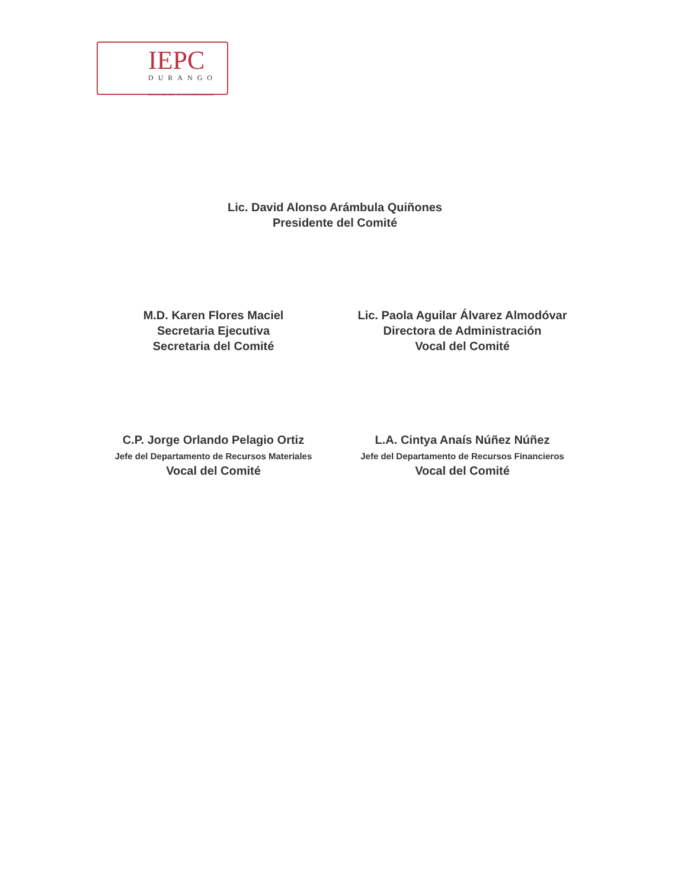IEPC
DURANGO
INSTITUTO ELECTORAL Y DE PARTICIPACIÓN CIUDADANA
Lic. David Alonso Arámbula Quiñones
Presidente del Comité
M.D. Karen Flores Maciel
Secretaria Ejecutiva
Secretaria del Comité
Lic. Paola Aguilar Álvarez Almodóvar
Directora de Administración
Vocal del Comité
C.P. Jorge Orlando Pelagio Ortiz
Jefe del Departamento de Recursos Materiales
Vocal del Comité
L.A. Cintya Anaís Núñez Núñez
Jefe del Departamento de Recursos Financieros
Vocal del Comité